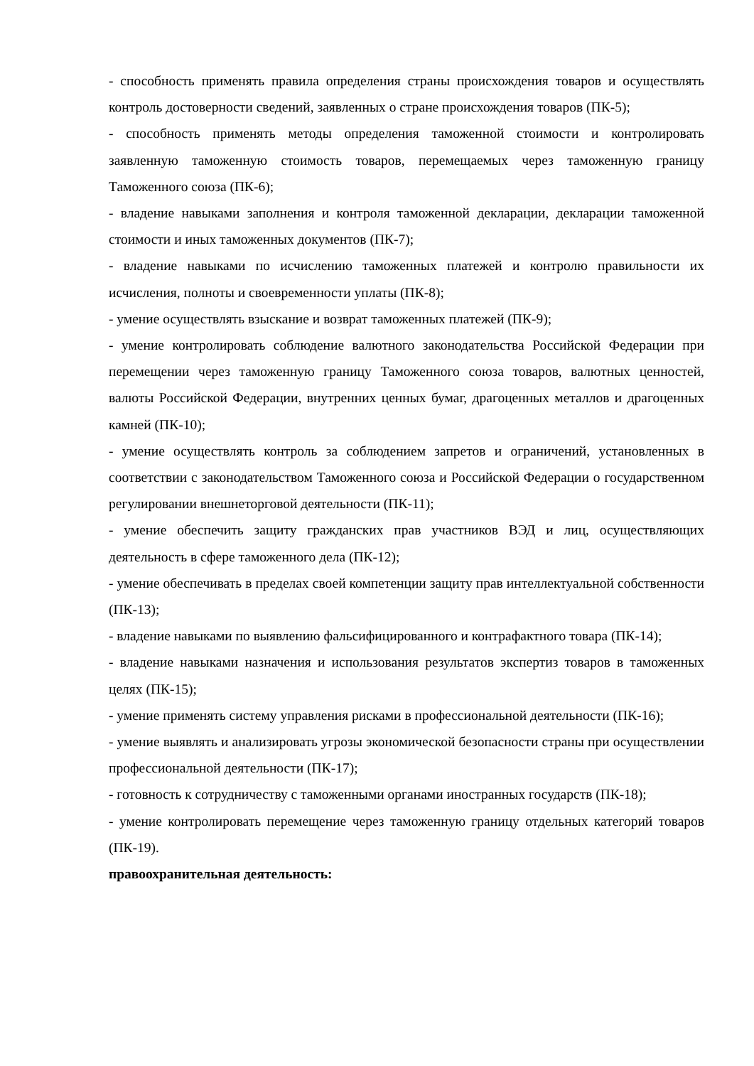- способность применять правила определения страны происхождения товаров и осуществлять контроль достоверности сведений, заявленных о стране происхождения товаров (ПК-5);
- способность применять методы определения таможенной стоимости и контролировать заявленную таможенную стоимость товаров, перемещаемых через таможенную границу Таможенного союза (ПК-6);
- владение навыками заполнения и контроля таможенной декларации, декларации таможенной стоимости и иных таможенных документов (ПК-7);
- владение навыками по исчислению таможенных платежей и контролю правильности их исчисления, полноты и своевременности уплаты (ПК-8);
- умение осуществлять взыскание и возврат таможенных платежей (ПК-9);
- умение контролировать соблюдение валютного законодательства Российской Федерации при перемещении через таможенную границу Таможенного союза товаров, валютных ценностей, валюты Российской Федерации, внутренних ценных бумаг, драгоценных металлов и драгоценных камней (ПК-10);
- умение осуществлять контроль за соблюдением запретов и ограничений, установленных в соответствии с законодательством Таможенного союза и Российской Федерации о государственном регулировании внешнеторговой деятельности (ПК-11);
- умение обеспечить защиту гражданских прав участников ВЭД и лиц, осуществляющих деятельность в сфере таможенного дела (ПК-12);
- умение обеспечивать в пределах своей компетенции защиту прав интеллектуальной собственности (ПК-13);
- владение навыками по выявлению фальсифицированного и контрафактного товара (ПК-14);
- владение навыками назначения и использования результатов экспертиз товаров в таможенных целях (ПК-15);
- умение применять систему управления рисками в профессиональной деятельности (ПК-16);
- умение выявлять и анализировать угрозы экономической безопасности страны при осуществлении профессиональной деятельности (ПК-17);
- готовность к сотрудничеству с таможенными органами иностранных государств (ПК-18);
- умение контролировать перемещение через таможенную границу отдельных категорий товаров (ПК-19).
правоохранительная деятельность: